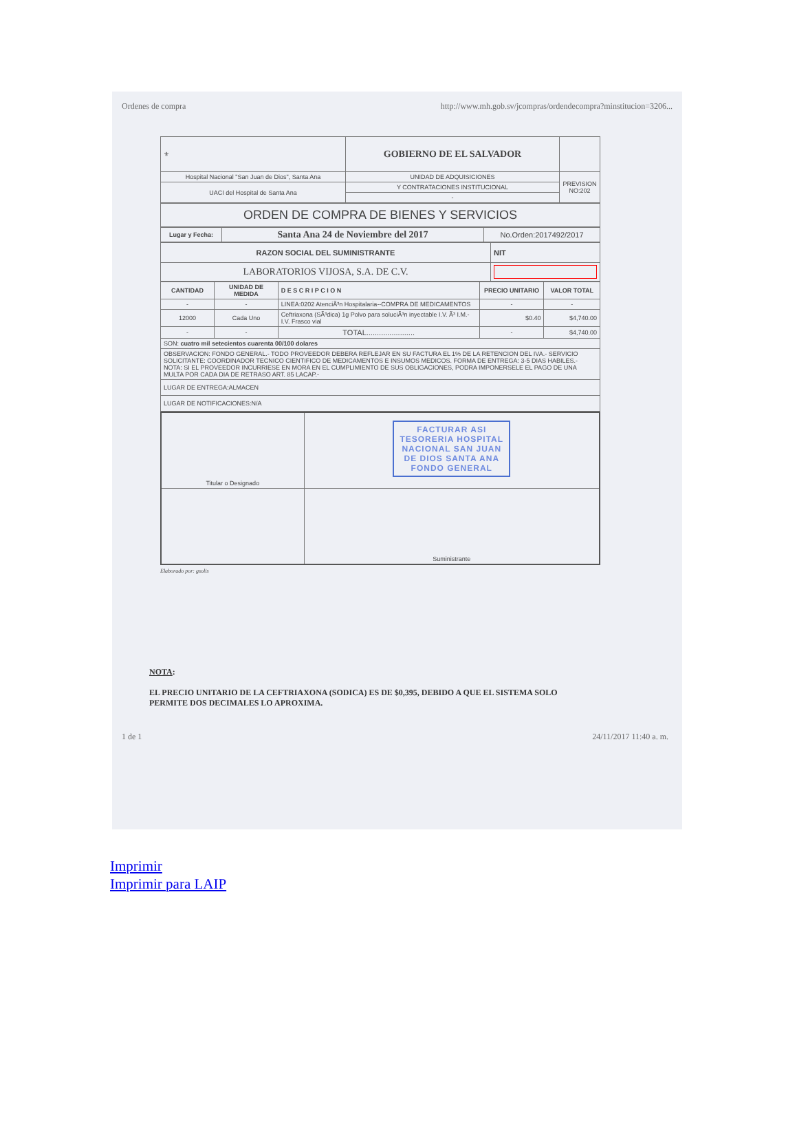Ordenes de compra http://www.mh.gob.sv/jcompras/ordendecompra?minstitucion=3206...
| ⚜ | GOBIERNO DE EL SALVADOR | |
| Hospital Nacional "San Juan de Dios", Santa Ana | UNIDAD DE ADQUISICIONES | PREVISION NO:202 |
| UACI del Hospital de Santa Ana | Y CONTRATACIONES INSTITUCIONAL | |
| | - | |
| ORDEN DE COMPRA DE BIENES Y SERVICIOS |
| Lugar y Fecha: | Santa Ana 24 de Noviembre del 2017 | No.Orden:2017492/2017 |
| RAZON SOCIAL DEL SUMINISTRANTE | NIT |
| LABORATORIOS VIJOSA, S.A. DE C.V. | |
| CANTIDAD | UNIDAD DE MEDIDA | D E S C R I P C I O N | PRECIO UNITARIO | VALOR TOTAL |
| --- | --- | --- | --- | --- |
| - | - | LINEA:0202 AtenciÃ³n Hospitalaria--COMPRA DE MEDICAMENTOS | - | - |
| 12000 | Cada Uno | Ceftriaxona (SÃ³dica) 1g Polvo para soluciÃ³n inyectable I.V. Ã³ I.M.- I.V. Frasco vial | $0.40 | $4,740.00 |
| - | - | TOTAL....................... | - | $4,740.00 |
| SON: cuatro mil setecientos cuarenta 00/100 dolares | | | | |
| OBSERVACION: FONDO GENERAL.- TODO PROVEEDOR DEBERA REFLEJAR EN SU FACTURA EL 1% DE LA RETENCION DEL IVA.- SERVICIO SOLICITANTE: COORDINADOR TECNICO CIENTIFICO DE MEDICAMENTOS E INSUMOS MEDICOS. FORMA DE ENTREGA: 3-5 DIAS HABILES.- NOTA: SI EL PROVEEDOR INCURRIESE EN MORA EN EL CUMPLIMIENTO DE SUS OBLIGACIONES, PODRA IMPONERSELE EL PAGO DE UNA MULTA POR CADA DIA DE RETRASO ART. 85 LACAP.- | | | | |
| LUGAR DE ENTREGA:ALMACEN | | | | |
| LUGAR DE NOTIFICACIONES:N/A | | | | |
| Titular o Designado | FACTURAR ASI TESORERIA HOSPITAL NACIONAL SAN JUAN DE DIOS SANTA ANA FONDO GENERAL |
| | Suministrante |
Elaborado por: gsolis
NOTA:
EL PRECIO UNITARIO DE LA CEFTRIAXONA (SODICA) ES DE $0,395, DEBIDO A QUE EL SISTEMA SOLO
PERMITE DOS DECIMALES LO APROXIMA.
1 de 1 24/11/2017 11:40 a. m.
Imprimir
Imprimir para LAIP